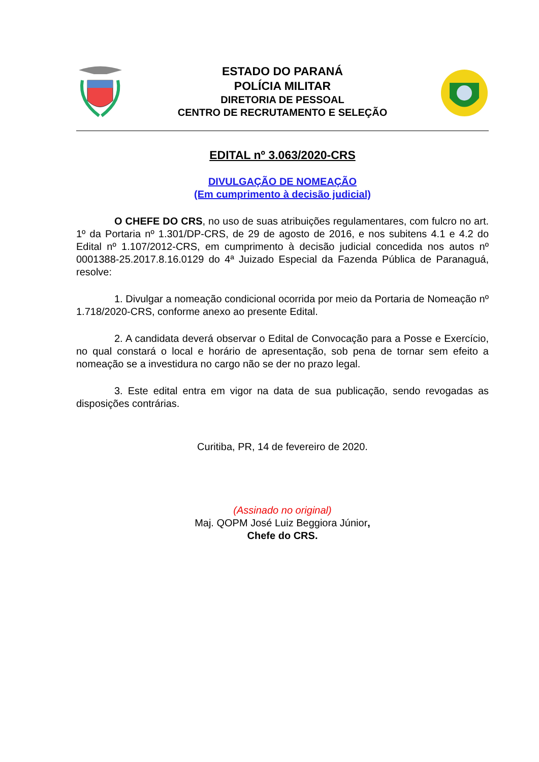ESTADO DO PARANÁ
POLÍCIA MILITAR
DIRETORIA DE PESSOAL
CENTRO DE RECRUTAMENTO E SELEÇÃO
EDITAL nº 3.063/2020-CRS
DIVULGAÇÃO DE NOMEAÇÃO
(Em cumprimento à decisão judicial)
O CHEFE DO CRS, no uso de suas atribuições regulamentares, com fulcro no art. 1º da Portaria nº 1.301/DP-CRS, de 29 de agosto de 2016, e nos subitens 4.1 e 4.2 do Edital nº 1.107/2012-CRS, em cumprimento à decisão judicial concedida nos autos nº 0001388-25.2017.8.16.0129 do 4ª Juizado Especial da Fazenda Pública de Paranaguá, resolve:
1. Divulgar a nomeação condicional ocorrida por meio da Portaria de Nomeação nº 1.718/2020-CRS, conforme anexo ao presente Edital.
2. A candidata deverá observar o Edital de Convocação para a Posse e Exercício, no qual constará o local e horário de apresentação, sob pena de tornar sem efeito a nomeação se a investidura no cargo não se der no prazo legal.
3. Este edital entra em vigor na data de sua publicação, sendo revogadas as disposições contrárias.
Curitiba, PR, 14 de fevereiro de 2020.
(Assinado no original)
Maj. QOPM José Luiz Beggiora Júnior,
Chefe do CRS.